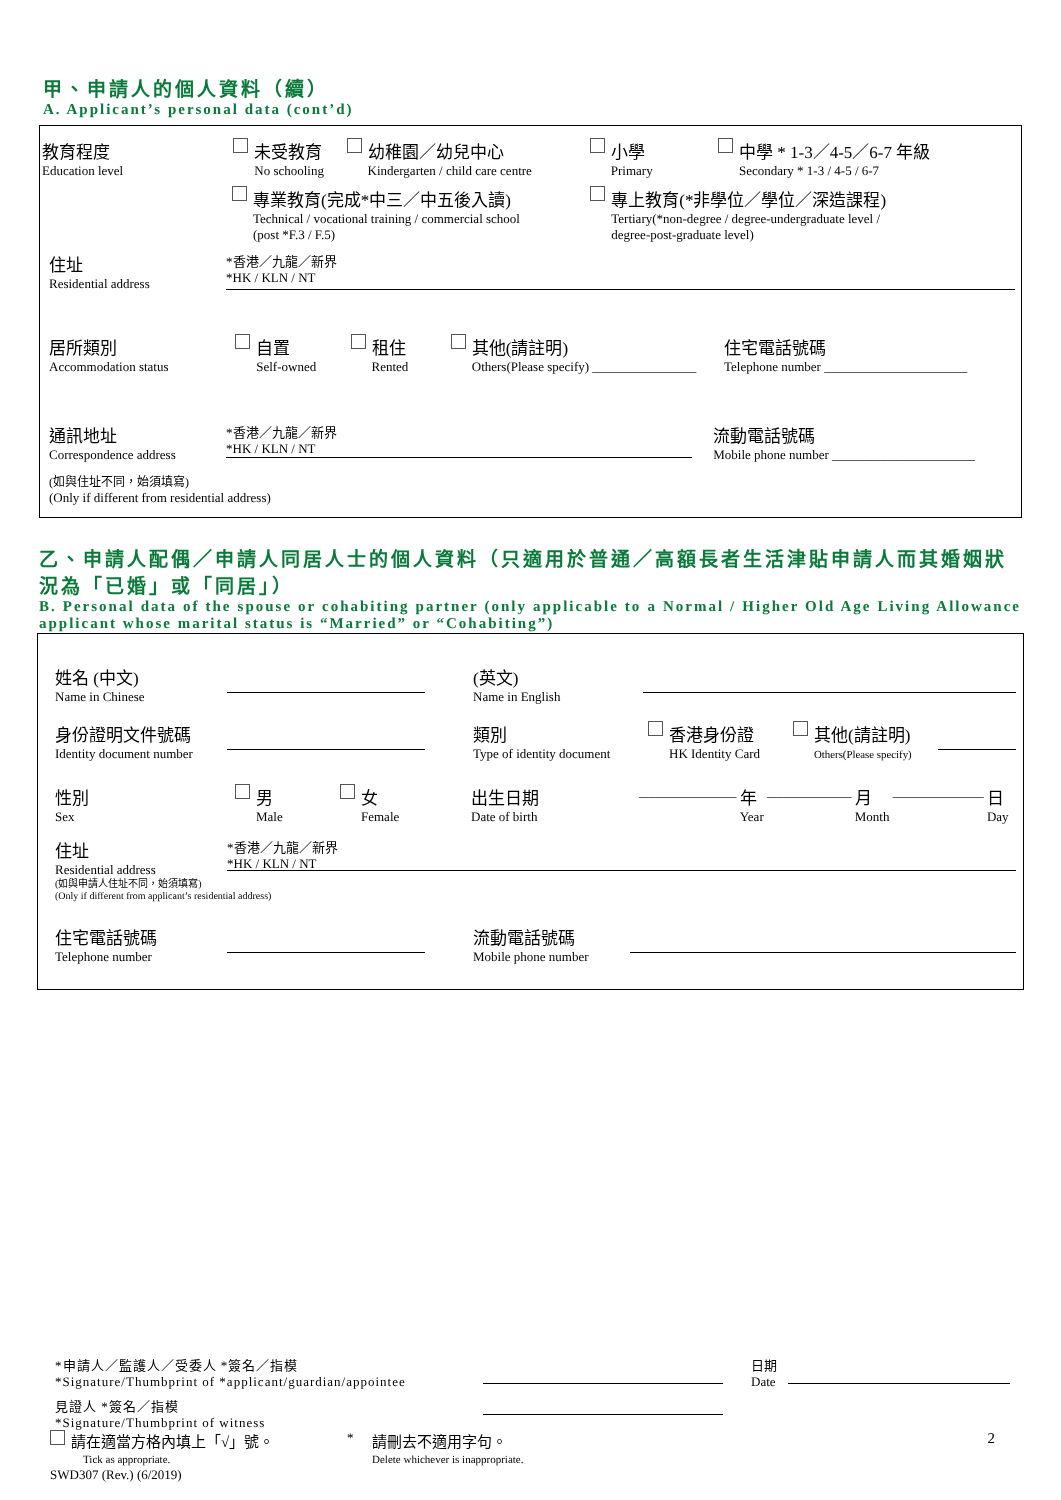甲、申請人的個人資料（續）
A. Applicant’s personal data (cont’d)
教育程度 Education level 未受教育 No schooling 幼稚園／幼兒中心 Kindergarten / child care centre 小學 Primary 中學 * 1-3／4-5／6-7 年級 Secondary * 1-3 / 4-5 / 6-7
專業教育(完成*中三／中五後入讀) Technical / vocational training / commercial school
(post *F.3 / F.5) 專上教育(*非學位／學位／深造課程) Tertiary(*non-degree / degree-undergraduate level /
degree-post-graduate level)
住址
Residential address *香港／九龍／新界
*HK / KLN / NT
居所類別 Accommodation status 自置 Self-owned 租住 Rented 其他(請註明) Others(Please specify) ________________ 住宅電話號碼 Telephone number ______________________
通訊地址 Correspondence address *香港／九龍／新界
*HK / KLN / NT 流動電話號碼 Mobile phone number ______________________
(如與住址不同，始須填寫)
(Only if different from residential address)
乙、申請人配偶／申請人同居人士的個人資料（只適用於普通／高額長者生活津貼申請人而其婚姻狀況為「已婚」或「同居」）
B. Personal data of the spouse or cohabiting partner (only applicable to a Normal / Higher Old Age Living Allowance applicant whose marital status is “Married” or “Cohabiting”)
姓名 (中文)
Name in Chinese (英文)
Name in English
身份證明文件號碼
Identity document number 類別
Type of identity document 香港身份證 HK Identity Card 其他(請註明) Others(Please specify)
性別 Sex 男 Male 女 Female 出生日期 Date of birth _______________ 年 Year _____________ 月 Month ______________ 日 Day
住址
Residential address *香港／九龍／新界
*HK / KLN / NT
(如與申請人住址不同，始須填寫)
(Only if different from applicant’s residential address)
住宅電話號碼
Telephone number 流動電話號碼
Mobile phone number
*申請人／監護人／受委人 *簽名／指模
*Signature/Thumbprint of *applicant/guardian/appointee 日期
Date
見證人 *簽名／指模
*Signature/Thumbprint of witness
請在適當方格內填上「√」號。
Tick as appropriate. * 請刪去不適用字句。
Delete whichever is inappropriate. 2
SWD307 (Rev.) (6/2019)